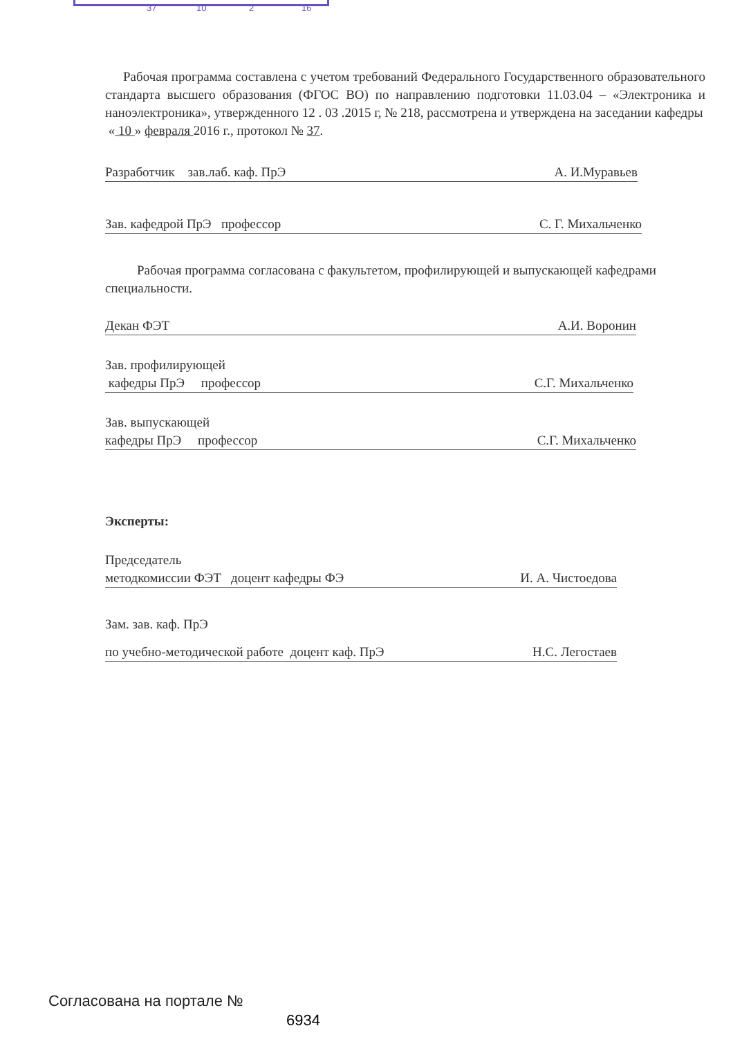37 10 2 16
Рабочая программа составлена с учетом требований Федерального Государственного образовательного стандарта высшего образования (ФГОС ВО) по направлению подготовки 11.03.04 – «Электроника и наноэлектроника», утвержденного 12 . 03 .2015 г, № 218, рассмотрена и утверждена на заседании кафедры
« 10 » февраля 2016 г., протокол № 37.
Разработчик зав.лаб. каф. ПрЭ А. И.Муравьев
Зав. кафедрой ПрЭ профессор С. Г. Михальченко
Рабочая программа согласована с факультетом, профилирующей и выпускающей кафедрами специальности.
Декан ФЭТ А.И. Воронин
Зав. профилирующей
кафедры ПрЭ профессор С.Г. Михальченко
Зав. выпускающей
кафедры ПрЭ профессор С.Г. Михальченко
Эксперты:
Председатель
методкомиссии ФЭТ доцент кафедры ФЭ И. А. Чистоедова
Зам. зав. каф. ПрЭ
по учебно-методической работе доцент каф. ПрЭ Н.С. Легостаев
Согласована на портале №
6934